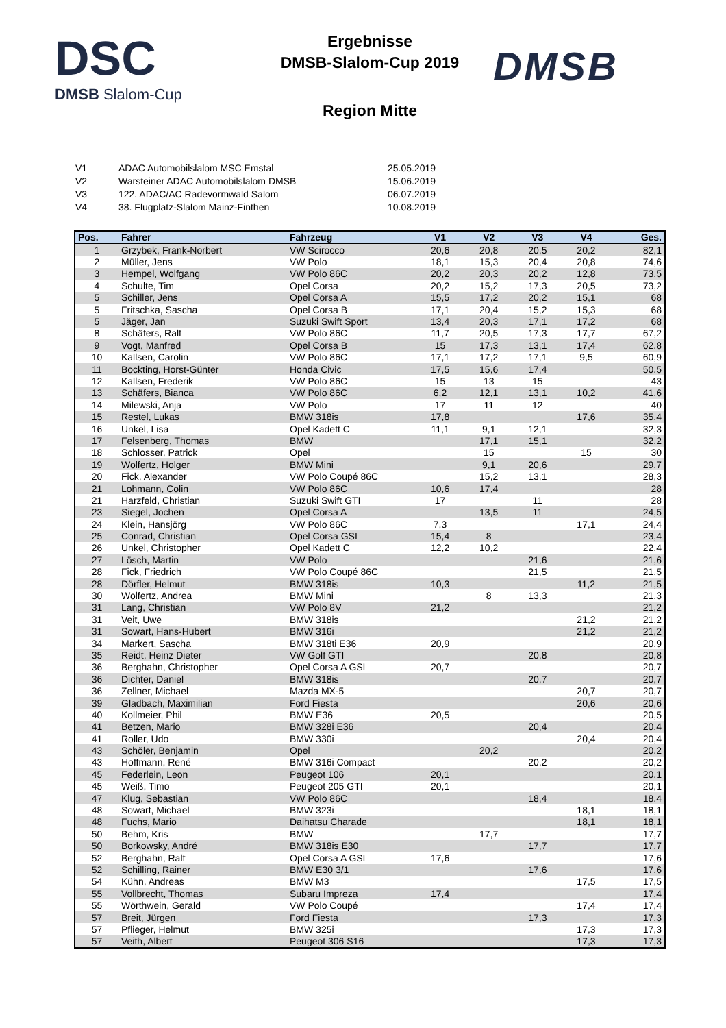DSC
DMSB Slalom-Cup
Ergebnisse
DMSB-Slalom-Cup 2019
Region Mitte
DMSB
| V1 | ADAC Automobilslalom MSC Emstal | 25.05.2019 |
| V2 | Warsteiner ADAC Automobilslalom DMSB | 15.06.2019 |
| V3 | 122. ADAC/AC Radevormwald Salom | 06.07.2019 |
| V4 | 38. Flugplatz-Slalom Mainz-Finthen | 10.08.2019 |
| Pos. | Fahrer | Fahrzeug | V1 | V2 | V3 | V4 | Ges. |
| --- | --- | --- | --- | --- | --- | --- | --- |
| 1 | Grzybek, Frank-Norbert | VW Scirocco | 20,6 | 20,8 | 20,5 | 20,2 | 82,1 |
| 2 | Müller, Jens | VW Polo | 18,1 | 15,3 | 20,4 | 20,8 | 74,6 |
| 3 | Hempel, Wolfgang | VW Polo 86C | 20,2 | 20,3 | 20,2 | 12,8 | 73,5 |
| 4 | Schulte, Tim | Opel Corsa | 20,2 | 15,2 | 17,3 | 20,5 | 73,2 |
| 5 | Schiller, Jens | Opel Corsa A | 15,5 | 17,2 | 20,2 | 15,1 | 68 |
| 5 | Fritschka, Sascha | Opel Corsa B | 17,1 | 20,4 | 15,2 | 15,3 | 68 |
| 5 | Jäger, Jan | Suzuki Swift Sport | 13,4 | 20,3 | 17,1 | 17,2 | 68 |
| 8 | Schäfers, Ralf | VW Polo 86C | 11,7 | 20,5 | 17,3 | 17,7 | 67,2 |
| 9 | Vogt, Manfred | Opel Corsa B | 15 | 17,3 | 13,1 | 17,4 | 62,8 |
| 10 | Kallsen, Carolin | VW Polo 86C | 17,1 | 17,2 | 17,1 | 9,5 | 60,9 |
| 11 | Bockting, Horst-Günter | Honda Civic | 17,5 | 15,6 | 17,4 | | 50,5 |
| 12 | Kallsen, Frederik | VW Polo 86C | 15 | 13 | 15 | | 43 |
| 13 | Schäfers, Bianca | VW Polo 86C | 6,2 | 12,1 | 13,1 | 10,2 | 41,6 |
| 14 | Milewski, Anja | VW Polo | 17 | 11 | 12 | | 40 |
| 15 | Restel, Lukas | BMW 318is | 17,8 | | | 17,6 | 35,4 |
| 16 | Unkel, Lisa | Opel Kadett C | 11,1 | 9,1 | 12,1 | | 32,3 |
| 17 | Felsenberg, Thomas | BMW | | 17,1 | 15,1 | | 32,2 |
| 18 | Schlosser, Patrick | Opel | | 15 | | 15 | 30 |
| 19 | Wolfertz, Holger | BMW Mini | | 9,1 | 20,6 | | 29,7 |
| 20 | Fick, Alexander | VW Polo Coupé 86C | | 15,2 | 13,1 | | 28,3 |
| 21 | Lohmann, Colin | VW Polo 86C | 10,6 | 17,4 | | | 28 |
| 21 | Harzfeld, Christian | Suzuki Swift GTI | 17 | | 11 | | 28 |
| 23 | Siegel, Jochen | Opel Corsa A | | 13,5 | 11 | | 24,5 |
| 24 | Klein, Hansjörg | VW Polo 86C | 7,3 | | | 17,1 | 24,4 |
| 25 | Conrad, Christian | Opel Corsa GSI | 15,4 | 8 | | | 23,4 |
| 26 | Unkel, Christopher | Opel Kadett C | 12,2 | 10,2 | | | 22,4 |
| 27 | Lösch, Martin | VW Polo | | | 21,6 | | 21,6 |
| 28 | Fick, Friedrich | VW Polo Coupé 86C | | | 21,5 | | 21,5 |
| 28 | Dörfler, Helmut | BMW 318is | 10,3 | | | 11,2 | 21,5 |
| 30 | Wolfertz, Andrea | BMW Mini | | 8 | 13,3 | | 21,3 |
| 31 | Lang, Christian | VW Polo 8V | 21,2 | | | | 21,2 |
| 31 | Veit, Uwe | BMW 318is | | | | 21,2 | 21,2 |
| 31 | Sowart, Hans-Hubert | BMW 316i | | | | 21,2 | 21,2 |
| 34 | Markert, Sascha | BMW 318ti E36 | 20,9 | | | | 20,9 |
| 35 | Reidt, Heinz Dieter | VW Golf GTI | | | 20,8 | | 20,8 |
| 36 | Berghahn, Christopher | Opel Corsa A GSI | 20,7 | | | | 20,7 |
| 36 | Dichter, Daniel | BMW 318is | | | 20,7 | | 20,7 |
| 36 | Zellner, Michael | Mazda MX-5 | | | | 20,7 | 20,7 |
| 39 | Gladbach, Maximilian | Ford Fiesta | | | | 20,6 | 20,6 |
| 40 | Kollmeier, Phil | BMW E36 | 20,5 | | | | 20,5 |
| 41 | Betzen, Mario | BMW 328i E36 | | | 20,4 | | 20,4 |
| 41 | Roller, Udo | BMW 330i | | | | 20,4 | 20,4 |
| 43 | Schöler, Benjamin | Opel | | 20,2 | | | 20,2 |
| 43 | Hoffmann, René | BMW 316i Compact | | | 20,2 | | 20,2 |
| 45 | Federlein, Leon | Peugeot 106 | 20,1 | | | | 20,1 |
| 45 | Weiß, Timo | Peugeot 205 GTI | 20,1 | | | | 20,1 |
| 47 | Klug, Sebastian | VW Polo 86C | | | 18,4 | | 18,4 |
| 48 | Sowart, Michael | BMW 323i | | | | 18,1 | 18,1 |
| 48 | Fuchs, Mario | Daihatsu Charade | | | | 18,1 | 18,1 |
| 50 | Behm, Kris | BMW | | 17,7 | | | 17,7 |
| 50 | Borkowsky, André | BMW 318is E30 | | | 17,7 | | 17,7 |
| 52 | Berghahn, Ralf | Opel Corsa A GSI | 17,6 | | | | 17,6 |
| 52 | Schilling, Rainer | BMW E30 3/1 | | | 17,6 | | 17,6 |
| 54 | Kühn, Andreas | BMW M3 | | | | 17,5 | 17,5 |
| 55 | Vollbrecht, Thomas | Subaru Impreza | 17,4 | | | | 17,4 |
| 55 | Wörthwein, Gerald | VW Polo Coupé | | | | 17,4 | 17,4 |
| 57 | Breit, Jürgen | Ford Fiesta | | | 17,3 | | 17,3 |
| 57 | Pflieger, Helmut | BMW 325i | | | | 17,3 | 17,3 |
| 57 | Veith, Albert | Peugeot 306 S16 | | | | 17,3 | 17,3 |